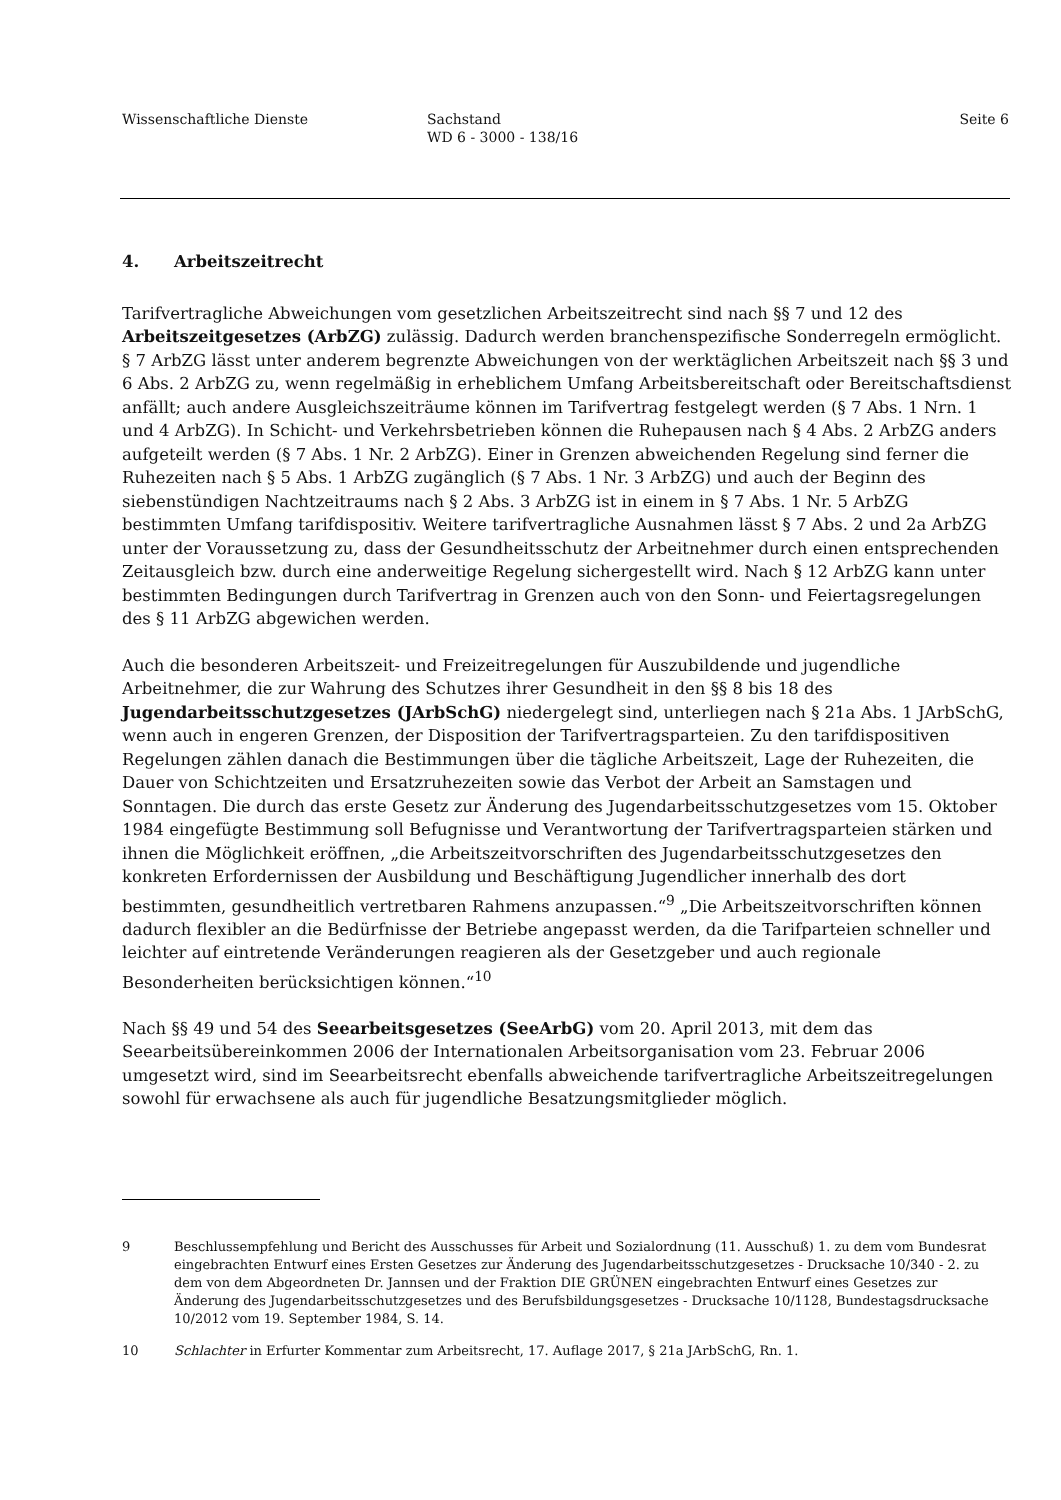Wissenschaftliche Dienste Sachstand
WD 6 - 3000 - 138/16
Seite 6
4. Arbeitszeitrecht
Tarifvertragliche Abweichungen vom gesetzlichen Arbeitszeitrecht sind nach §§ 7 und 12 des Arbeitszeitgesetzes (ArbZG) zulässig. Dadurch werden branchenspezifische Sonderregeln ermöglicht. § 7 ArbZG lässt unter anderem begrenzte Abweichungen von der werktäglichen Arbeitszeit nach §§ 3 und 6 Abs. 2 ArbZG zu, wenn regelmäßig in erheblichem Umfang Arbeitsbereitschaft oder Bereitschaftsdienst anfällt; auch andere Ausgleichszeiträume können im Tarifvertrag festgelegt werden (§ 7 Abs. 1 Nrn. 1 und 4 ArbZG). In Schicht- und Verkehrsbetrieben können die Ruhepausen nach § 4 Abs. 2 ArbZG anders aufgeteilt werden (§ 7 Abs. 1 Nr. 2 ArbZG). Einer in Grenzen abweichenden Regelung sind ferner die Ruhezeiten nach § 5 Abs. 1 ArbZG zugänglich (§ 7 Abs. 1 Nr. 3 ArbZG) und auch der Beginn des siebenstündigen Nachtzeitraums nach § 2 Abs. 3 ArbZG ist in einem in § 7 Abs. 1 Nr. 5 ArbZG bestimmten Umfang tarifdispositiv. Weitere tarifvertragliche Ausnahmen lässt § 7 Abs. 2 und 2a ArbZG unter der Voraussetzung zu, dass der Gesundheitsschutz der Arbeitnehmer durch einen entsprechenden Zeitausgleich bzw. durch eine anderweitige Regelung sichergestellt wird. Nach § 12 ArbZG kann unter bestimmten Bedingungen durch Tarifvertrag in Grenzen auch von den Sonn- und Feiertagsregelungen des § 11 ArbZG abgewichen werden.
Auch die besonderen Arbeitszeit- und Freizeitregelungen für Auszubildende und jugendliche Arbeitnehmer, die zur Wahrung des Schutzes ihrer Gesundheit in den §§ 8 bis 18 des Jugendarbeitsschutzgesetzes (JArbSchG) niedergelegt sind, unterliegen nach § 21a Abs. 1 JArbSchG, wenn auch in engeren Grenzen, der Disposition der Tarifvertragsparteien. Zu den tarifdispositiven Regelungen zählen danach die Bestimmungen über die tägliche Arbeitszeit, Lage der Ruhezeiten, die Dauer von Schichtzeiten und Ersatzruhezeiten sowie das Verbot der Arbeit an Samstagen und Sonntagen. Die durch das erste Gesetz zur Änderung des Jugendarbeitsschutzgesetzes vom 15. Oktober 1984 eingefügte Bestimmung soll Befugnisse und Verantwortung der Tarifvertragsparteien stärken und ihnen die Möglichkeit eröffnen, „die Arbeitszeitvorschriften des Jugendarbeitsschutzgesetzes den konkreten Erfordernissen der Ausbildung und Beschäftigung Jugendlicher innerhalb des dort bestimmten, gesundheitlich vertretbaren Rahmens anzupassen.“<sup>9</sup> „Die Arbeitszeitvorschriften können dadurch flexibler an die Bedürfnisse der Betriebe angepasst werden, da die Tarifparteien schneller und leichter auf eintretende Veränderungen reagieren als der Gesetzgeber und auch regionale Besonderheiten berücksichtigen können.“<sup>10</sup>
Nach §§ 49 und 54 des Seearbeitsgesetzes (SeeArbG) vom 20. April 2013, mit dem das Seearbeitsübereinkommen 2006 der Internationalen Arbeitsorganisation vom 23. Februar 2006 umgesetzt wird, sind im Seearbeitsrecht ebenfalls abweichende tarifvertragliche Arbeitszeitregelungen sowohl für erwachsene als auch für jugendliche Besatzungsmitglieder möglich.
9 Beschlussempfehlung und Bericht des Ausschusses für Arbeit und Sozialordnung (11. Ausschuß) 1. zu dem vom Bundesrat eingebrachten Entwurf eines Ersten Gesetzes zur Änderung des Jugendarbeitsschutzgesetzes - Drucksache 10/340 - 2. zu dem von dem Abgeordneten Dr. Jannsen und der Fraktion DIE GRÜNEN eingebrachten Entwurf eines Gesetzes zur Änderung des Jugendarbeitsschutzgesetzes und des Berufsbildungsgesetzes - Drucksache 10/1128, Bundestagsdrucksache 10/2012 vom 19. September 1984, S. 14.
10 Schlachter in Erfurter Kommentar zum Arbeitsrecht, 17. Auflage 2017, § 21a JArbSchG, Rn. 1.